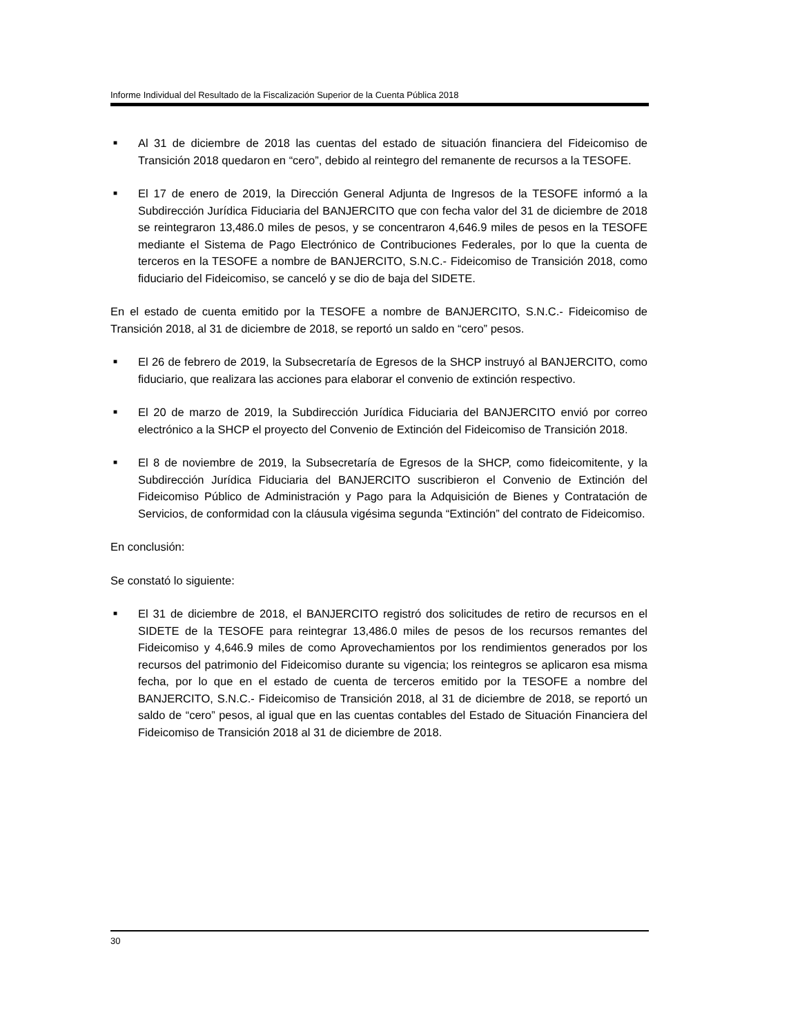Informe Individual del Resultado de la Fiscalización Superior de la Cuenta Pública 2018
■ Al 31 de diciembre de 2018 las cuentas del estado de situación financiera del Fideicomiso de Transición 2018 quedaron en “cero”, debido al reintegro del remanente de recursos a la TESOFE.
■ El 17 de enero de 2019, la Dirección General Adjunta de Ingresos de la TESOFE informó a la Subdirección Jurídica Fiduciaria del BANJERCITO que con fecha valor del 31 de diciembre de 2018 se reintegraron 13,486.0 miles de pesos, y se concentraron 4,646.9 miles de pesos en la TESOFE mediante el Sistema de Pago Electrónico de Contribuciones Federales, por lo que la cuenta de terceros en la TESOFE a nombre de BANJERCITO, S.N.C.- Fideicomiso de Transición 2018, como fiduciario del Fideicomiso, se canceló y se dio de baja del SIDETE.
En el estado de cuenta emitido por la TESOFE a nombre de BANJERCITO, S.N.C.- Fideicomiso de Transición 2018, al 31 de diciembre de 2018, se reportó un saldo en “cero” pesos.
■ El 26 de febrero de 2019, la Subsecretaría de Egresos de la SHCP instruyó al BANJERCITO, como fiduciario, que realizara las acciones para elaborar el convenio de extinción respectivo.
■ El 20 de marzo de 2019, la Subdirección Jurídica Fiduciaria del BANJERCITO envió por correo electrónico a la SHCP el proyecto del Convenio de Extinción del Fideicomiso de Transición 2018.
■ El 8 de noviembre de 2019, la Subsecretaría de Egresos de la SHCP, como fideicomitente, y la Subdirección Jurídica Fiduciaria del BANJERCITO suscribieron el Convenio de Extinción del Fideicomiso Público de Administración y Pago para la Adquisición de Bienes y Contratación de Servicios, de conformidad con la cláusula vigésima segunda “Extinción” del contrato de Fideicomiso.
En conclusión:
Se constató lo siguiente:
■ El 31 de diciembre de 2018, el BANJERCITO registró dos solicitudes de retiro de recursos en el SIDETE de la TESOFE para reintegrar 13,486.0 miles de pesos de los recursos remantes del Fideicomiso y 4,646.9 miles de como Aprovechamientos por los rendimientos generados por los recursos del patrimonio del Fideicomiso durante su vigencia; los reintegros se aplicaron esa misma fecha, por lo que en el estado de cuenta de terceros emitido por la TESOFE a nombre del BANJERCITO, S.N.C.- Fideicomiso de Transición 2018, al 31 de diciembre de 2018, se reportó un saldo de “cero” pesos, al igual que en las cuentas contables del Estado de Situación Financiera del Fideicomiso de Transición 2018 al 31 de diciembre de 2018.
30